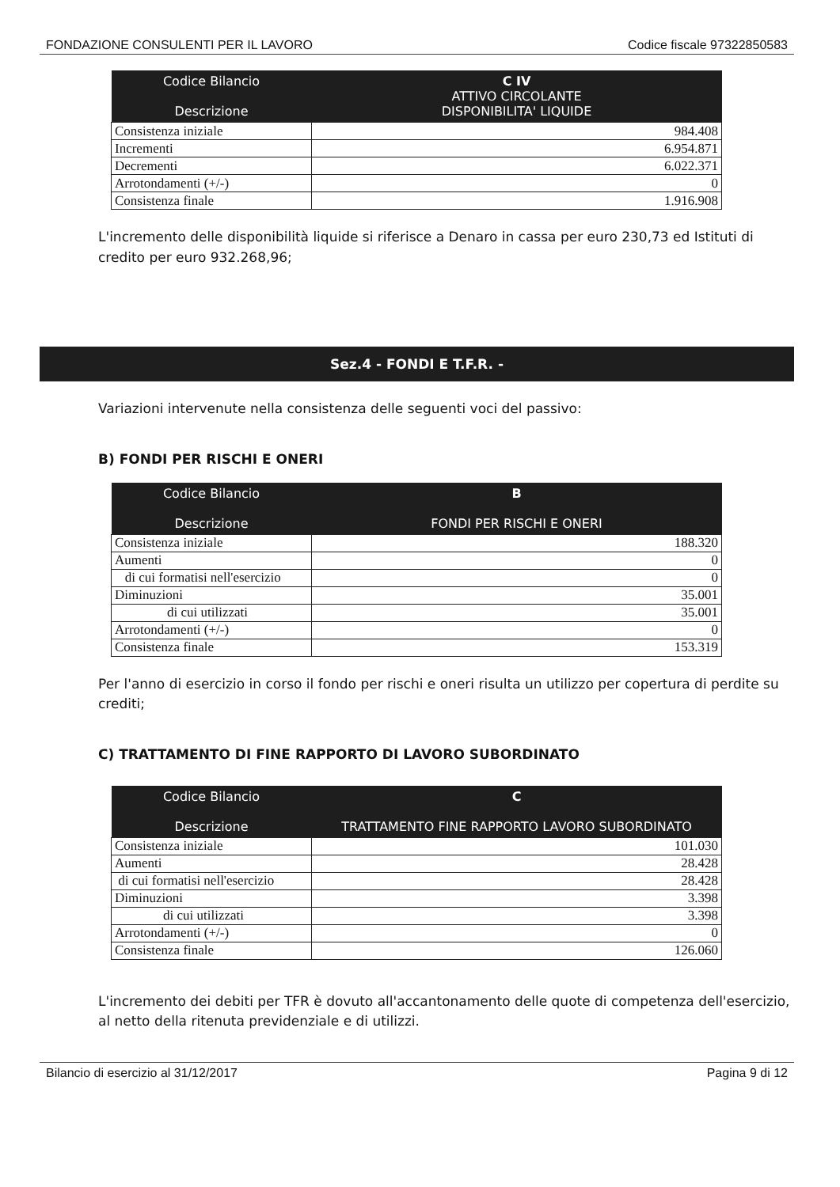FONDAZIONE CONSULENTI PER IL LAVORO Codice fiscale 97322850583
| Codice Bilancio Descrizione | C IV ATTIVO CIRCOLANTE DISPONIBILITA' LIQUIDE |
| --- | --- |
| Consistenza iniziale | 984.408 |
| Incrementi | 6.954.871 |
| Decrementi | 6.022.371 |
| Arrotondamenti (+/-) | 0 |
| Consistenza finale | 1.916.908 |
L'incremento delle disponibilità liquide si riferisce a Denaro in cassa per euro 230,73 ed Istituti di credito per euro 932.268,96;
Sez.4 - FONDI E T.F.R. -
Variazioni intervenute nella consistenza delle seguenti voci del passivo:
B) FONDI PER RISCHI E ONERI
| Codice Bilancio Descrizione | B FONDI PER RISCHI E ONERI |
| --- | --- |
| Consistenza iniziale | 188.320 |
| Aumenti | 0 |
| di cui formatisi nell'esercizio | 0 |
| Diminuzioni | 35.001 |
| di cui utilizzati | 35.001 |
| Arrotondamenti (+/-) | 0 |
| Consistenza finale | 153.319 |
Per l'anno di esercizio in corso il fondo per rischi e oneri risulta un utilizzo per copertura di perdite su crediti;
C) TRATTAMENTO DI FINE RAPPORTO DI LAVORO SUBORDINATO
| Codice Bilancio Descrizione | C TRATTAMENTO FINE RAPPORTO LAVORO SUBORDINATO |
| --- | --- |
| Consistenza iniziale | 101.030 |
| Aumenti | 28.428 |
| di cui formatisi nell'esercizio | 28.428 |
| Diminuzioni | 3.398 |
| di cui utilizzati | 3.398 |
| Arrotondamenti (+/-) | 0 |
| Consistenza finale | 126.060 |
L'incremento dei debiti per TFR è dovuto all'accantonamento delle quote di competenza dell'esercizio, al netto della ritenuta previdenziale e di utilizzi.
Bilancio di esercizio al 31/12/2017 Pagina 9 di 12